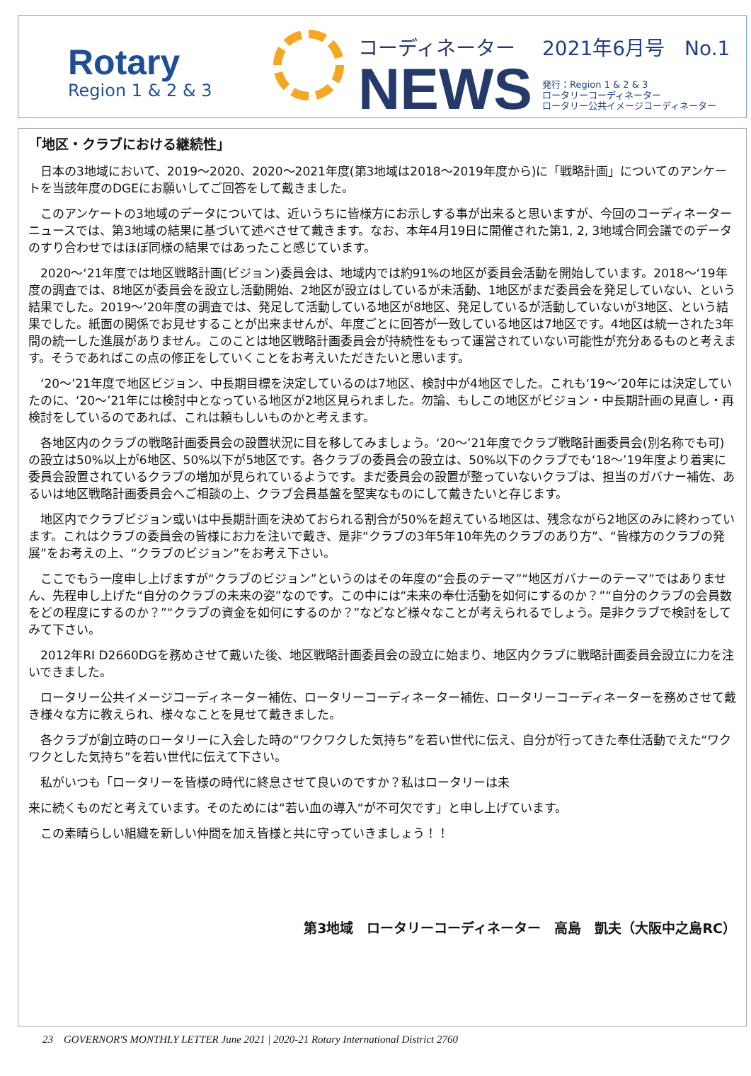Rotary
Region 1 & 2 & 3
コーディネーター
NEWS
2021年6月号　No.1
発行：Region 1 & 2 & 3
ロータリーコーディネーター
ロータリー公共イメージコーディネーター
「地区・クラブにおける継続性」
日本の3地域において、2019～2020、2020～2021年度(第3地域は2018～2019年度から)に「戦略計画」についてのアンケートを当該年度のDGEにお願いしてご回答をして戴きました。
このアンケートの3地域のデータについては、近いうちに皆様方にお示しする事が出来ると思いますが、今回のコーディネーターニュースでは、第3地域の結果に基づいて述べさせて戴きます。なお、本年4月19日に開催された第1, 2, 3地域合同会議でのデータのすり合わせではほぼ同様の結果ではあったこと感じています。
2020～‘21年度では地区戦略計画(ビジョン)委員会は、地域内では約91%の地区が委員会活動を開始しています。2018～‘19年度の調査では、8地区が委員会を設立し活動開始、2地区が設立はしているが未活動、1地区がまだ委員会を発足していない、という結果でした。2019～’20年度の調査では、発足して活動している地区が8地区、発足しているが活動していないが3地区、という結果でした。紙面の関係でお見せすることが出来ませんが、年度ごとに回答が一致している地区は7地区です。4地区は統一された3年間の統一した進展がありません。このことは地区戦略計画委員会が持続性をもって運営されていない可能性が充分あるものと考えます。そうであればこの点の修正をしていくことをお考えいただきたいと思います。
‘20～’21年度で地区ビジョン、中長期目標を決定しているのは7地区、検討中が4地区でした。これも‘19～’20年には決定していたのに、‘20～’21年には検討中となっている地区が2地区見られました。勿論、もしこの地区がビジョン・中長期計画の見直し・再検討をしているのであれば、これは頼もしいものかと考えます。
各地区内のクラブの戦略計画委員会の設置状況に目を移してみましょう。‘20～’21年度でクラブ戦略計画委員会(別名称でも可)の設立は50%以上が6地区、50%以下が5地区です。各クラブの委員会の設立は、50%以下のクラブでも‘18～’19年度より着実に委員会設置されているクラブの増加が見られているようです。まだ委員会の設置が整っていないクラブは、担当のガバナー補佐、あるいは地区戦略計画委員会へご相談の上、クラブ会員基盤を堅実なものにして戴きたいと存じます。
地区内でクラブビジョン或いは中長期計画を決めておられる割合が50%を超えている地区は、残念ながら2地区のみに終わっています。これはクラブの委員会の皆様にお力を注いで戴き、是非“クラブの3年5年10年先のクラブのあり方”、“皆様方のクラブの発展”をお考えの上、“クラブのビジョン”をお考え下さい。
ここでもう一度申し上げますが“クラブのビジョン”というのはその年度の“会長のテーマ”“地区ガバナーのテーマ”ではありません、先程申し上げた“自分のクラブの未来の姿”なのです。この中には“未来の奉仕活動を如何にするのか？”“自分のクラブの会員数をどの程度にするのか？”“クラブの資金を如何にするのか？”などなど様々なことが考えられるでしょう。是非クラブで検討をしてみて下さい。
2012年RI D2660DGを務めさせて戴いた後、地区戦略計画委員会の設立に始まり、地区内クラブに戦略計画委員会設立に力を注いできました。
ロータリー公共イメージコーディネーター補佐、ロータリーコーディネーター補佐、ロータリーコーディネーターを務めさせて戴き様々な方に教えられ、様々なことを見せて戴きました。
各クラブが創立時のロータリーに入会した時の“ワクワクした気持ち”を若い世代に伝え、自分が行ってきた奉仕活動でえた“ワクワクとした気持ち”を若い世代に伝えて下さい。
私がいつも「ロータリーを皆様の時代に終息させて良いのですか？私はロータリーは未
来に続くものだと考えています。そのためには“若い血の導入“が不可欠です」と申し上げています。
この素晴らしい組織を新しい仲間を加え皆様と共に守っていきましょう！！
第3地域　ロータリーコーディネーター　高島　凱夫（大阪中之島RC）
23　GOVERNOR'S MONTHLY LETTER June 2021 | 2020-21 Rotary International District 2760